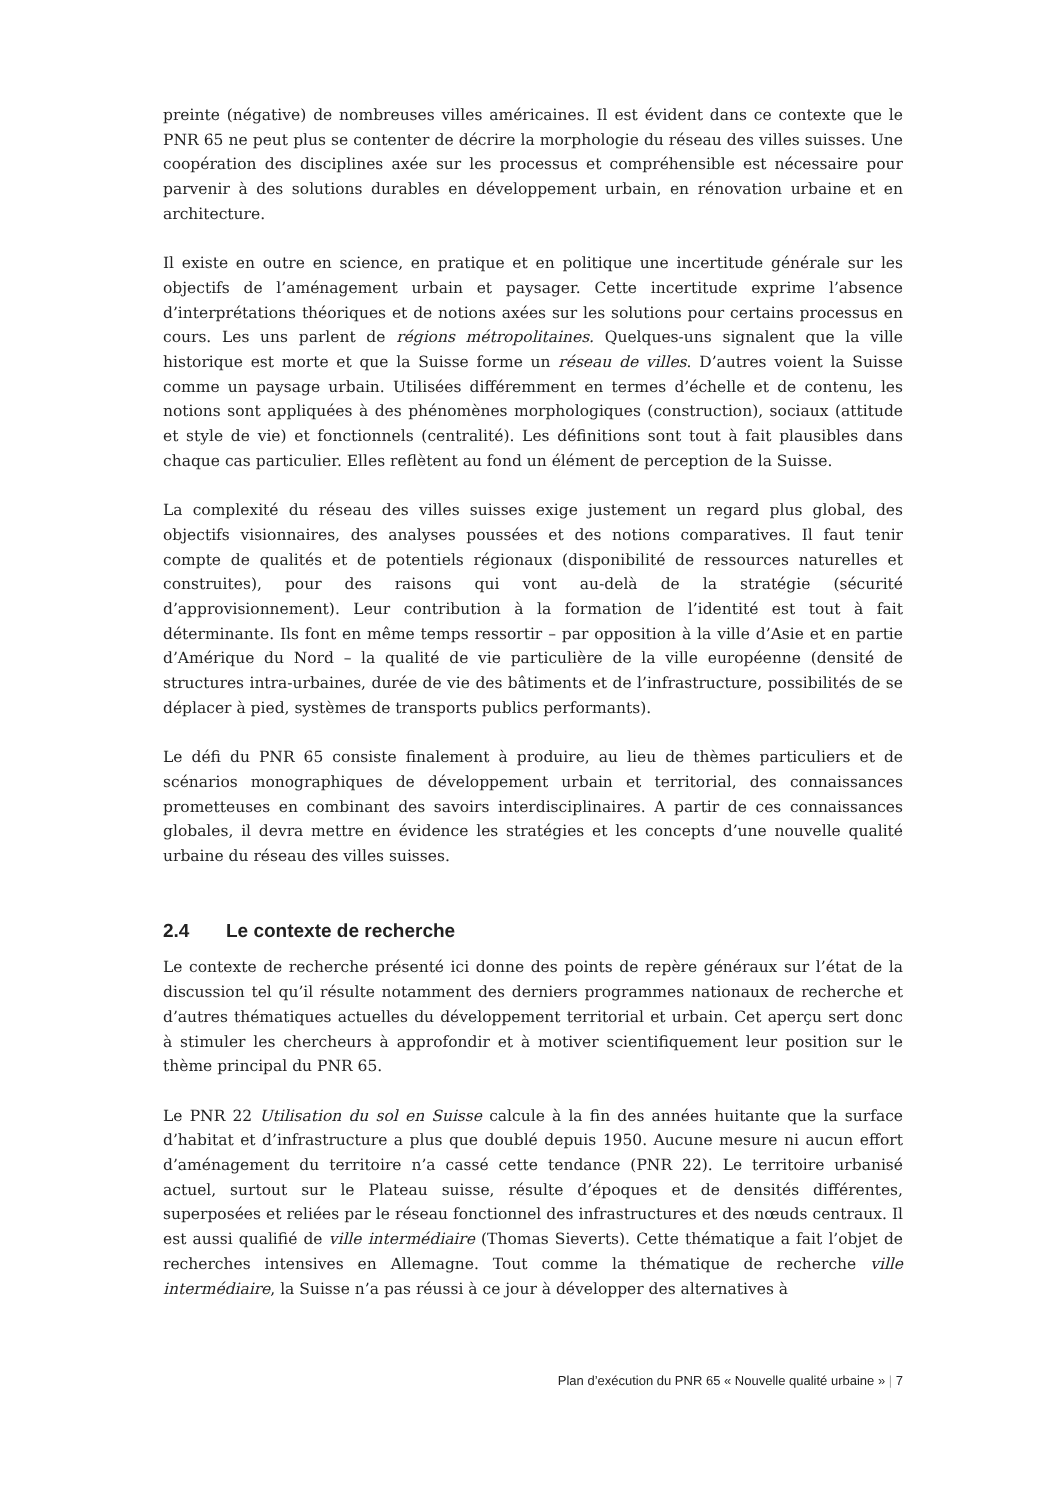preinte (négative) de nombreuses villes américaines. Il est évident dans ce contexte que le PNR 65 ne peut plus se contenter de décrire la morphologie du réseau des villes suisses. Une coopération des disciplines axée sur les processus et compréhensible est nécessaire pour parvenir à des solutions durables en développement urbain, en rénovation urbaine et en architecture.
Il existe en outre en science, en pratique et en politique une incertitude générale sur les objectifs de l’aménagement urbain et paysager. Cette incertitude exprime l’absence d’interprétations théoriques et de notions axées sur les solutions pour certains processus en cours. Les uns parlent de régions métropolitaines. Quelques-uns signalent que la ville historique est morte et que la Suisse forme un réseau de villes. D’autres voient la Suisse comme un paysage urbain. Utilisées différemment en termes d’échelle et de contenu, les notions sont appliquées à des phénomènes morphologiques (construction), sociaux (attitude et style de vie) et fonctionnels (centralité). Les définitions sont tout à fait plausibles dans chaque cas particulier. Elles reflètent au fond un élément de perception de la Suisse.
La complexité du réseau des villes suisses exige justement un regard plus global, des objectifs visionnaires, des analyses poussées et des notions comparatives. Il faut tenir compte de qualités et de potentiels régionaux (disponibilité de ressources naturelles et construites), pour des raisons qui vont au-delà de la stratégie (sécurité d’approvisionnement). Leur contribution à la formation de l’identité est tout à fait déterminante. Ils font en même temps ressortir – par opposition à la ville d’Asie et en partie d’Amérique du Nord – la qualité de vie particulière de la ville européenne (densité de structures intra-urbaines, durée de vie des bâtiments et de l’infrastructure, possibilités de se déplacer à pied, systèmes de transports publics performants).
Le défi du PNR 65 consiste finalement à produire, au lieu de thèmes particuliers et de scénarios monographiques de développement urbain et territorial, des connaissances prometteuses en combinant des savoirs interdisciplinaires. A partir de ces connaissances globales, il devra mettre en évidence les stratégies et les concepts d’une nouvelle qualité urbaine du réseau des villes suisses.
2.4 Le contexte de recherche
Le contexte de recherche présenté ici donne des points de repère généraux sur l’état de la discussion tel qu’il résulte notamment des derniers programmes nationaux de recherche et d’autres thématiques actuelles du développement territorial et urbain. Cet aperçu sert donc à stimuler les chercheurs à approfondir et à motiver scientifiquement leur position sur le thème principal du PNR 65.
Le PNR 22 Utilisation du sol en Suisse calcule à la fin des années huitante que la surface d’habitat et d’infrastructure a plus que doublé depuis 1950. Aucune mesure ni aucun effort d’aménagement du territoire n’a cassé cette tendance (PNR 22). Le territoire urbanisé actuel, surtout sur le Plateau suisse, résulte d’époques et de densités différentes, superposées et reliées par le réseau fonctionnel des infrastructures et des nœuds centraux. Il est aussi qualifié de ville intermédiaire (Thomas Sieverts). Cette thématique a fait l’objet de recherches intensives en Allemagne. Tout comme la thématique de recherche ville intermédiaire, la Suisse n’a pas réussi à ce jour à développer des alternatives à
Plan d’exécution du PNR 65 « Nouvelle qualité urbaine » | 7